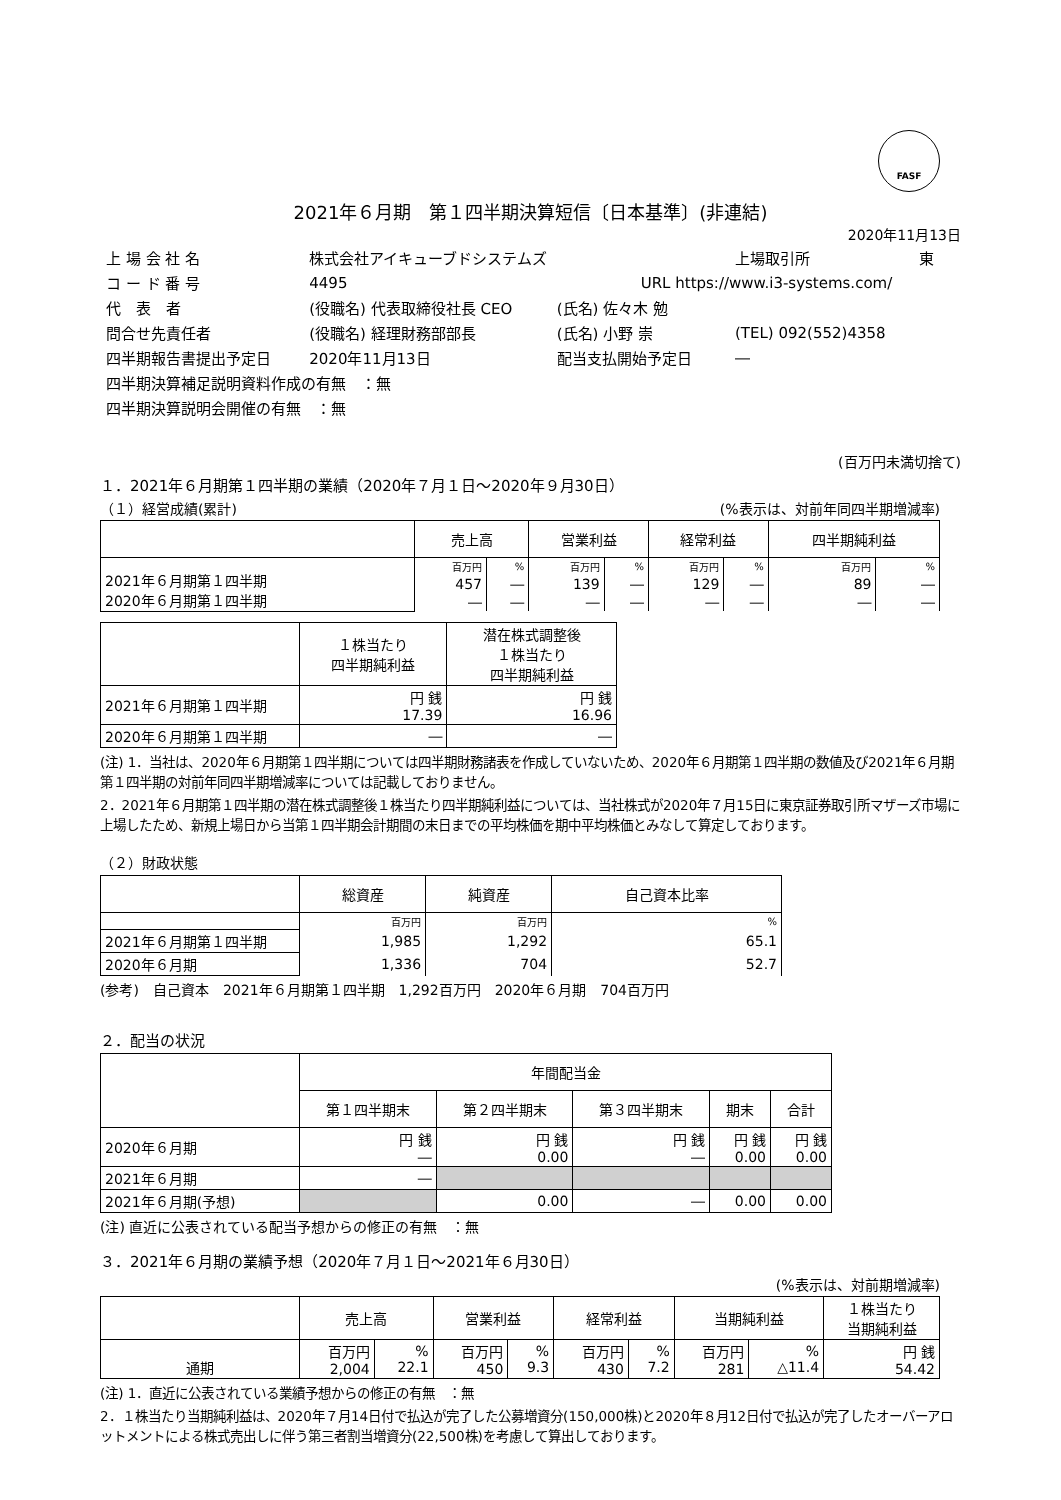FASF
2021年６月期　第１四半期決算短信〔日本基準〕(非連結)
2020年11月13日
| 上 場 会 社 名 | 株式会社アイキューブドシステムズ | | | 上場取引所 | 東 |
| コ ー ド 番 号 | 4495 | | URL https://www.i3-systems.com/ | | |
| 代 表 者 | (役職名) 代表取締役社長 CEO | (氏名) 佐々木 勉 | | | |
| 問合せ先責任者 | (役職名) 経理財務部部長 | (氏名) 小野 崇 | | (TEL) 092(552)4358 | |
| 四半期報告書提出予定日 | 2020年11月13日 | 配当支払開始予定日 | | ― | |
| 四半期決算補足説明資料作成の有無 ：無 | | | | | |
| 四半期決算説明会開催の有無 ：無 | | | | | |
(百万円未満切捨て)
１．2021年６月期第１四半期の業績（2020年７月１日～2020年９月30日）
（１）経営成績(累計) (%表示は、対前年同四半期増減率)
| | 売上高 | | 営業利益 | | 経常利益 | | 四半期純利益 | |
| --- | --- | --- | --- | --- | --- | --- | --- | --- |
| 2021年６月期第１四半期 2020年６月期第１四半期 | 百万円 | % | 百万円 | % | 百万円 | % | 百万円 | % |
| | 457 | ― | 139 | ― | 129 | ― | 89 | ― |
| | ― | ― | ― | ― | ― | ― | ― | ― |
| | １株当たり 四半期純利益 | 潜在株式調整後 １株当たり 四半期純利益 |
| --- | --- | --- |
| 2021年６月期第１四半期 | 円 銭 17.39 | 円 銭 16.96 |
| 2020年６月期第１四半期 | ― | ― |
(注) 1．当社は、2020年６月期第１四半期については四半期財務諸表を作成していないため、2020年６月期第１四半期の数値及び2021年６月期第１四半期の対前年同四半期増減率については記載しておりません。
2．2021年６月期第１四半期の潜在株式調整後１株当たり四半期純利益については、当社株式が2020年７月15日に東京証券取引所マザーズ市場に上場したため、新規上場日から当第１四半期会計期間の末日までの平均株価を期中平均株価とみなして算定しております。
（２）財政状態
| | 総資産 | 純資産 | 自己資本比率 |
| --- | --- | --- | --- |
| | 百万円 | 百万円 | % |
| 2021年６月期第１四半期 | 1,985 | 1,292 | 65.1 |
| 2020年６月期 | 1,336 | 704 | 52.7 |
(参考)　自己資本　2021年６月期第１四半期　1,292百万円　2020年６月期　704百万円
２．配当の状況
| | 年間配当金 | | | | |
| --- | --- | --- | --- | --- | --- |
| | 第１四半期末 | 第２四半期末 | 第３四半期末 | 期末 | 合計 |
| 2020年６月期 | 円 銭 ― | 円 銭 0.00 | 円 銭 ― | 円 銭 0.00 | 円 銭 0.00 |
| 2021年６月期 | ― | | | | |
| 2021年６月期(予想) | | 0.00 | ― | 0.00 | 0.00 |
(注) 直近に公表されている配当予想からの修正の有無　：無
３．2021年６月期の業績予想（2020年７月１日～2021年６月30日）
(%表示は、対前期増減率)
| | 売上高 | | 営業利益 | | 経常利益 | | 当期純利益 | | １株当たり 当期純利益 |
| --- | --- | --- | --- | --- | --- | --- | --- | --- | --- |
| 通期 | 百万円 2,004 | % 22.1 | 百万円 450 | % 9.3 | 百万円 430 | % 7.2 | 百万円 281 | % △11.4 | 円 銭 54.42 |
(注) 1．直近に公表されている業績予想からの修正の有無　：無
2．１株当たり当期純利益は、2020年７月14日付で払込が完了した公募増資分(150,000株)と2020年８月12日付で払込が完了したオーバーアロットメントによる株式売出しに伴う第三者割当増資分(22,500株)を考慮して算出しております。